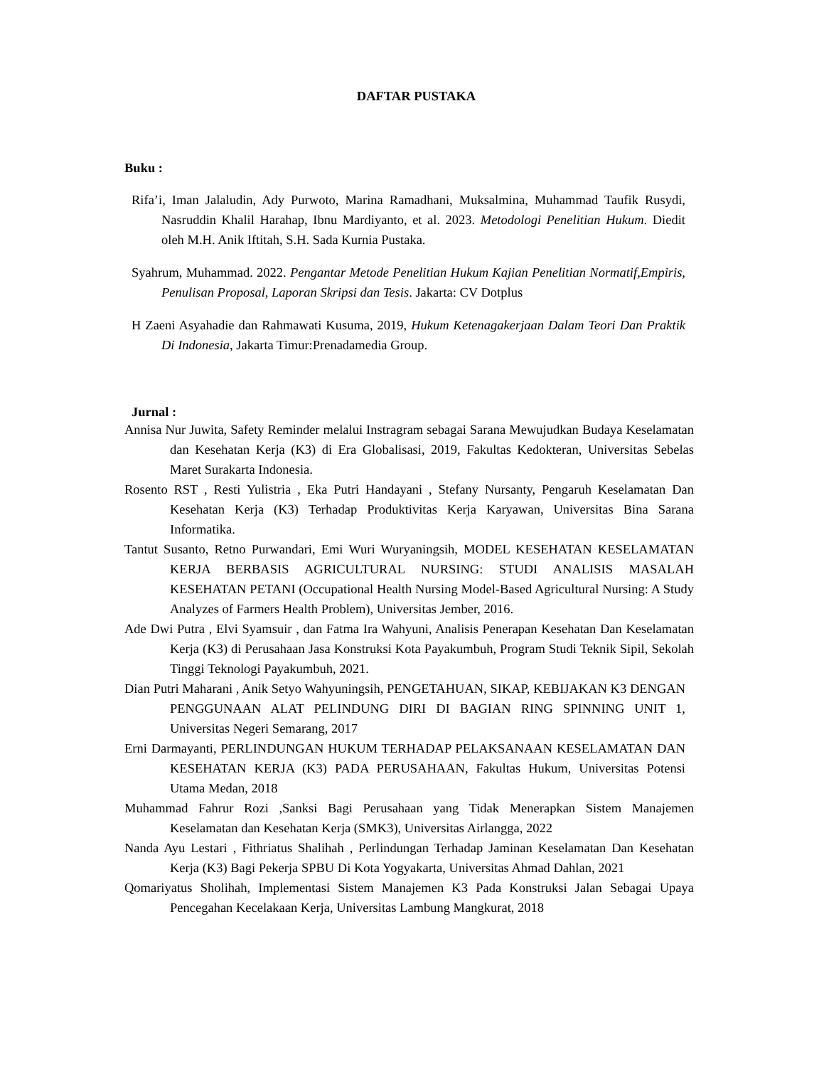DAFTAR PUSTAKA
Buku :
Rifa’i, Iman Jalaludin, Ady Purwoto, Marina Ramadhani, Muksalmina, Muhammad Taufik Rusydi, Nasruddin Khalil Harahap, Ibnu Mardiyanto, et al. 2023. Metodologi Penelitian Hukum. Diedit oleh M.H. Anik Iftitah, S.H. Sada Kurnia Pustaka.
Syahrum, Muhammad. 2022. Pengantar Metode Penelitian Hukum Kajian Penelitian Normatif,Empiris, Penulisan Proposal, Laporan Skripsi dan Tesis. Jakarta: CV Dotplus
H Zaeni Asyahadie dan Rahmawati Kusuma, 2019, Hukum Ketenagakerjaan Dalam Teori Dan Praktik Di Indonesia, Jakarta Timur:Prenadamedia Group.
Jurnal :
Annisa Nur Juwita, Safety Reminder melalui Instragram sebagai Sarana Mewujudkan Budaya Keselamatan dan Kesehatan Kerja (K3) di Era Globalisasi, 2019, Fakultas Kedokteran, Universitas Sebelas Maret Surakarta Indonesia.
Rosento RST , Resti Yulistria , Eka Putri Handayani , Stefany Nursanty, Pengaruh Keselamatan Dan Kesehatan Kerja (K3) Terhadap Produktivitas Kerja Karyawan, Universitas Bina Sarana Informatika.
Tantut Susanto, Retno Purwandari, Emi Wuri Wuryaningsih, MODEL KESEHATAN KESELAMATAN KERJA BERBASIS AGRICULTURAL NURSING: STUDI ANALISIS MASALAH KESEHATAN PETANI (Occupational Health Nursing Model-Based Agricultural Nursing: A Study Analyzes of Farmers Health Problem), Universitas Jember, 2016.
Ade Dwi Putra , Elvi Syamsuir , dan Fatma Ira Wahyuni, Analisis Penerapan Kesehatan Dan Keselamatan Kerja (K3) di Perusahaan Jasa Konstruksi Kota Payakumbuh, Program Studi Teknik Sipil, Sekolah Tinggi Teknologi Payakumbuh, 2021.
Dian Putri Maharani , Anik Setyo Wahyuningsih, PENGETAHUAN, SIKAP, KEBIJAKAN K3 DENGAN PENGGUNAAN ALAT PELINDUNG DIRI DI BAGIAN RING SPINNING UNIT 1, Universitas Negeri Semarang, 2017
Erni Darmayanti, PERLINDUNGAN HUKUM TERHADAP PELAKSANAAN KESELAMATAN DAN KESEHATAN KERJA (K3) PADA PERUSAHAAN, Fakultas Hukum, Universitas Potensi Utama Medan, 2018
Muhammad Fahrur Rozi ,Sanksi Bagi Perusahaan yang Tidak Menerapkan Sistem Manajemen Keselamatan dan Kesehatan Kerja (SMK3), Universitas Airlangga, 2022
Nanda Ayu Lestari , Fithriatus Shalihah , Perlindungan Terhadap Jaminan Keselamatan Dan Kesehatan Kerja (K3) Bagi Pekerja SPBU Di Kota Yogyakarta, Universitas Ahmad Dahlan, 2021
Qomariyatus Sholihah, Implementasi Sistem Manajemen K3 Pada Konstruksi Jalan Sebagai Upaya Pencegahan Kecelakaan Kerja, Universitas Lambung Mangkurat, 2018